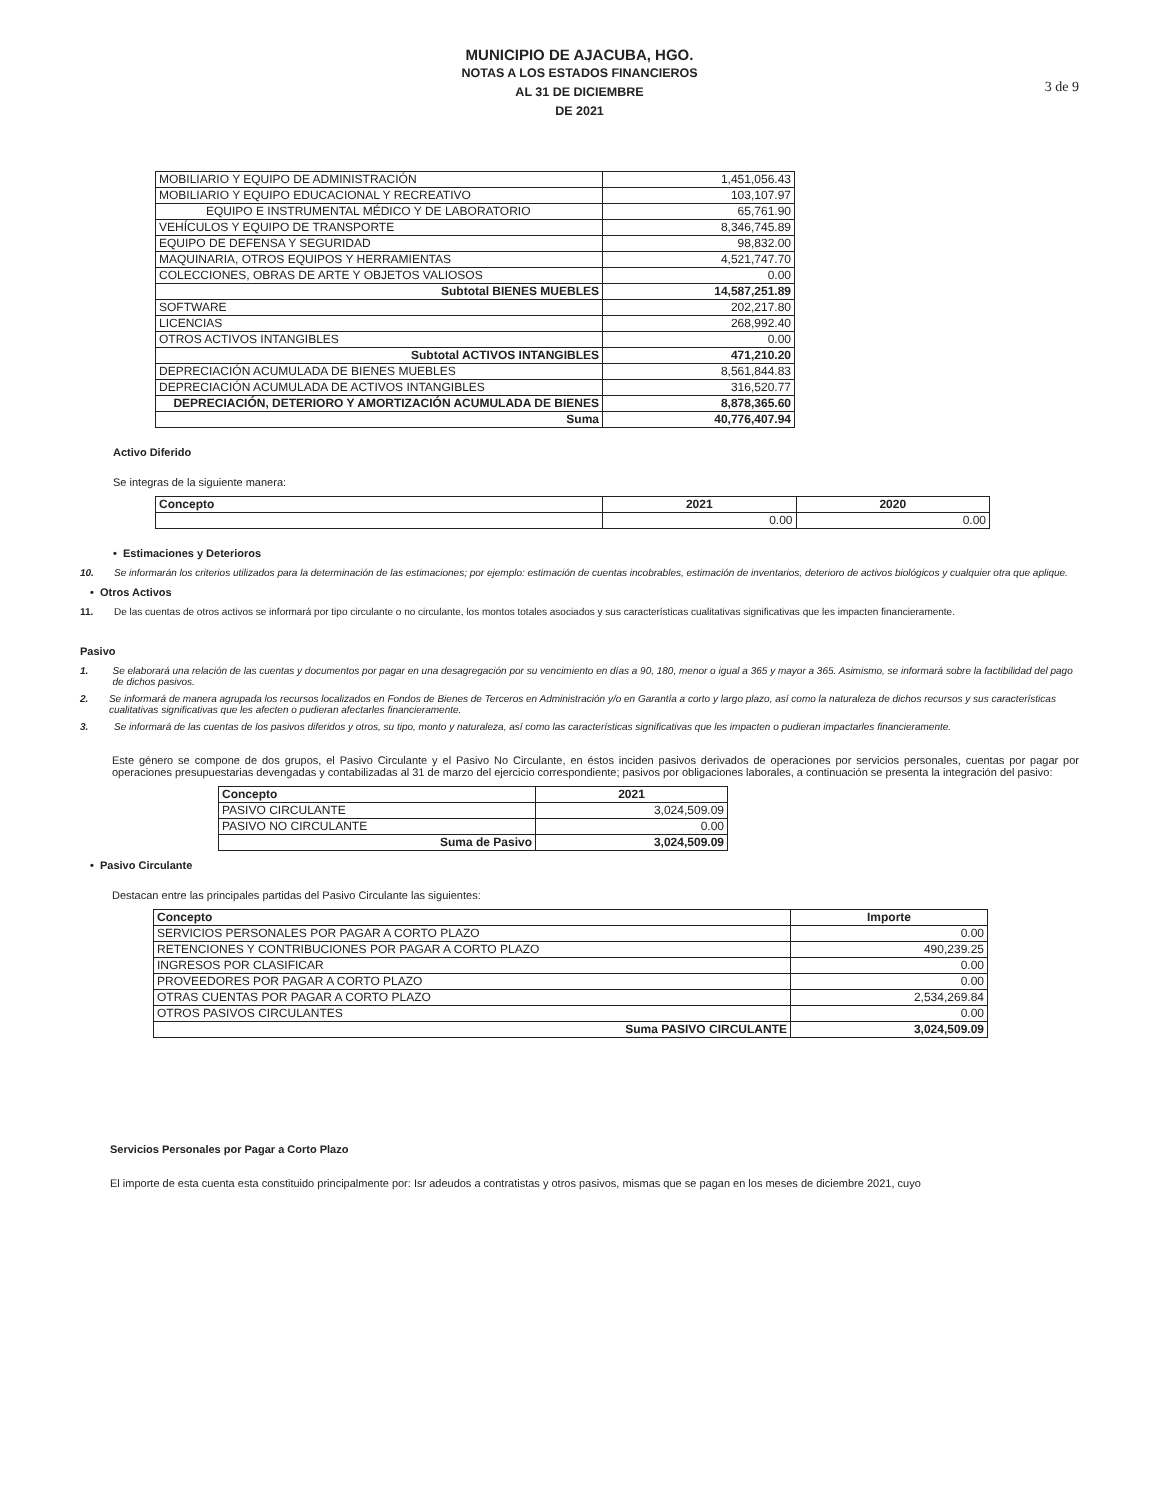MUNICIPIO DE AJACUBA, HGO.
NOTAS A LOS ESTADOS FINANCIEROS
AL 31 DE DICIEMBRE
DE 2021
3 de 9
| MOBILIARIO Y EQUIPO DE ADMINISTRACIÓN | 1,451,056.43 |
| MOBILIARIO Y EQUIPO EDUCACIONAL Y RECREATIVO | 103,107.97 |
| EQUIPO E INSTRUMENTAL MÉDICO Y DE LABORATORIO | 65,761.90 |
| VEHÍCULOS Y EQUIPO DE TRANSPORTE | 8,346,745.89 |
| EQUIPO DE DEFENSA Y SEGURIDAD | 98,832.00 |
| MAQUINARIA, OTROS EQUIPOS Y HERRAMIENTAS | 4,521,747.70 |
| COLECCIONES, OBRAS DE ARTE Y OBJETOS VALIOSOS | 0.00 |
| Subtotal BIENES MUEBLES | 14,587,251.89 |
| SOFTWARE | 202,217.80 |
| LICENCIAS | 268,992.40 |
| OTROS ACTIVOS INTANGIBLES | 0.00 |
| Subtotal ACTIVOS INTANGIBLES | 471,210.20 |
| DEPRECIACIÓN ACUMULADA DE BIENES MUEBLES | 8,561,844.83 |
| DEPRECIACIÓN ACUMULADA DE ACTIVOS INTANGIBLES | 316,520.77 |
| DEPRECIACIÓN, DETERIORO Y AMORTIZACIÓN ACUMULADA DE BIENES | 8,878,365.60 |
| Suma | 40,776,407.94 |
Activo Diferido
Se integras de la siguiente manera:
| Concepto | 2021 | 2020 |
| --- | --- | --- |
| | 0.00 | 0.00 |
• Estimaciones y Deterioros
10. Se informarán los criterios utilizados para la determinación de las estimaciones; por ejemplo: estimación de cuentas incobrables, estimación de inventarios, deterioro de activos biológicos y cualquier otra que aplique.
• Otros Activos
11. De las cuentas de otros activos se informará por tipo circulante o no circulante, los montos totales asociados y sus características cualitativas significativas que les impacten financieramente.
Pasivo
1. Se elaborará una relación de las cuentas y documentos por pagar en una desagregación por su vencimiento en días a 90, 180, menor o igual a 365 y mayor a 365. Asimismo, se informará sobre la factibilidad del pago de dichos pasivos.
2. Se informará de manera agrupada los recursos localizados en Fondos de Bienes de Terceros en Administración y/o en Garantía a corto y largo plazo, así como la naturaleza de dichos recursos y sus características cualitativas significativas que les afecten o pudieran afectarles financieramente.
3. Se informará de las cuentas de los pasivos diferidos y otros, su tipo, monto y naturaleza, así como las características significativas que les impacten o pudieran impactarles financieramente.
Este género se compone de dos grupos, el Pasivo Circulante y el Pasivo No Circulante, en éstos inciden pasivos derivados de operaciones por servicios personales, cuentas por pagar por operaciones presupuestarias devengadas y contabilizadas al 31 de marzo del ejercicio correspondiente; pasivos por obligaciones laborales, a continuación se presenta la integración del pasivo:
| Concepto | 2021 |
| --- | --- |
| PASIVO CIRCULANTE | 3,024,509.09 |
| PASIVO NO CIRCULANTE | 0.00 |
| Suma de Pasivo | 3,024,509.09 |
• Pasivo Circulante
Destacan entre las principales partidas del Pasivo Circulante las siguientes:
| Concepto | Importe |
| --- | --- |
| SERVICIOS PERSONALES POR PAGAR A CORTO PLAZO | 0.00 |
| RETENCIONES Y CONTRIBUCIONES POR PAGAR A CORTO PLAZO | 490,239.25 |
| INGRESOS POR CLASIFICAR | 0.00 |
| PROVEEDORES POR PAGAR A CORTO PLAZO | 0.00 |
| OTRAS CUENTAS POR PAGAR A CORTO PLAZO | 2,534,269.84 |
| OTROS PASIVOS CIRCULANTES | 0.00 |
| Suma PASIVO CIRCULANTE | 3,024,509.09 |
Servicios Personales por Pagar a Corto Plazo
El importe de esta cuenta esta constituido principalmente por: Isr adeudos a contratistas y otros pasivos, mismas que se pagan en los meses de diciembre 2021, cuyo